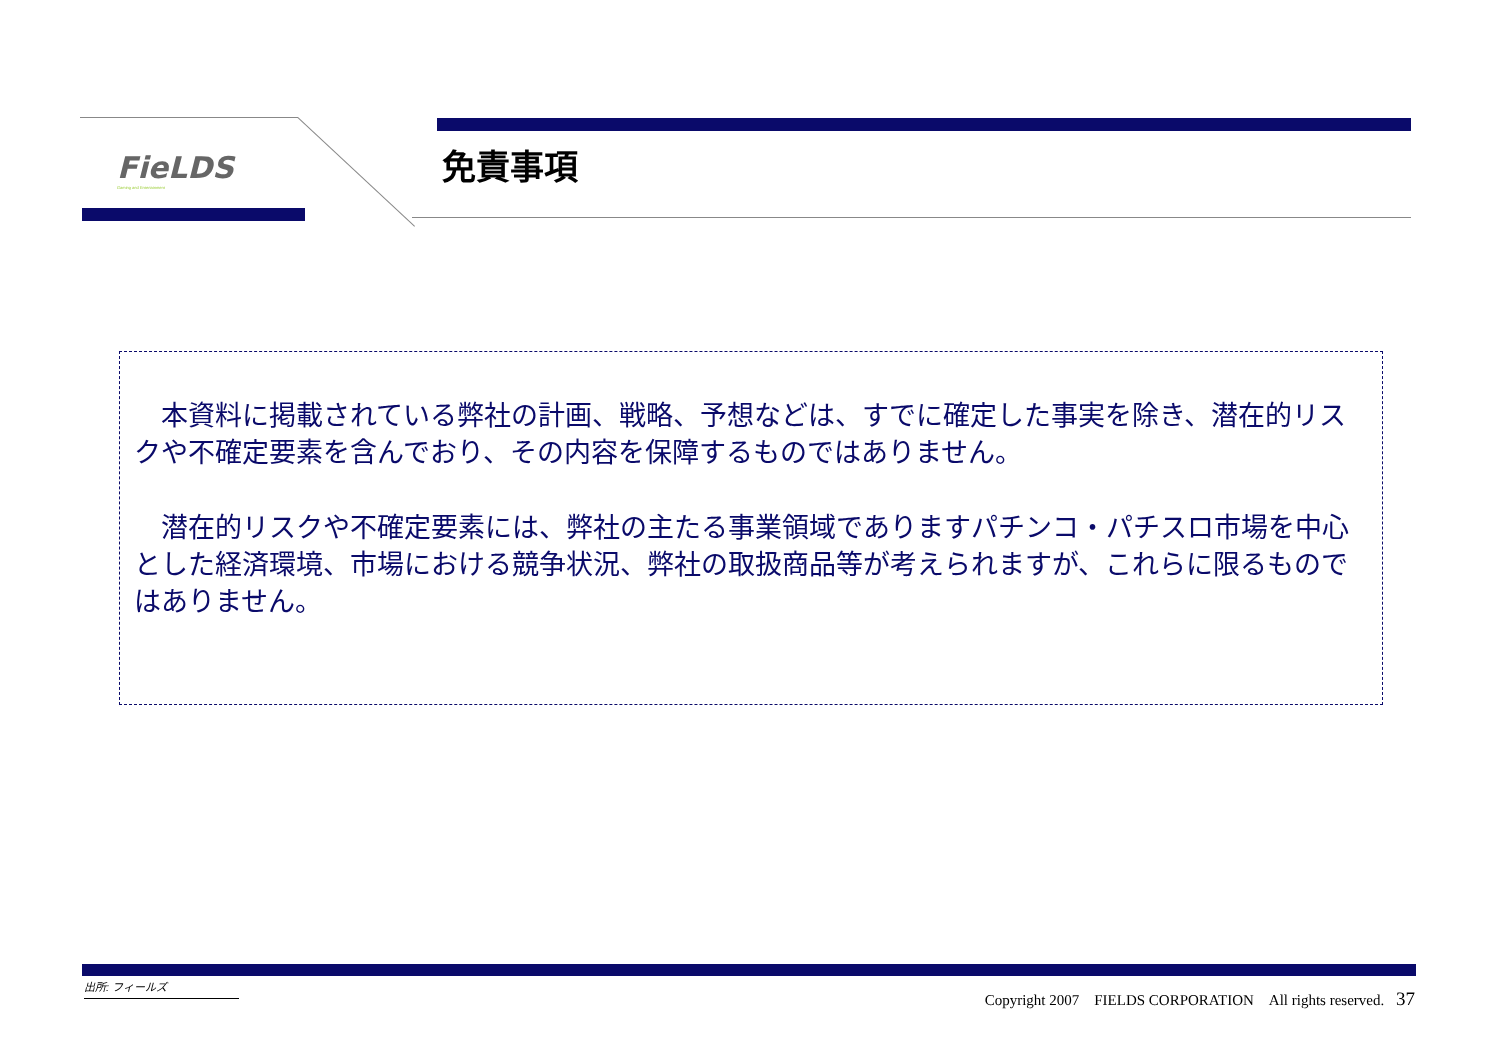FieLDS
Gaming and Entertainment
免責事項
　本資料に掲載されている弊社の計画、戦略、予想などは、すでに確定した事実を除き、潜在的リスクや不確定要素を含んでおり、その内容を保障するものではありません。
　潜在的リスクや不確定要素には、弊社の主たる事業領域でありますパチンコ・パチスロ市場を中心とした経済環境、市場における競争状況、弊社の取扱商品等が考えられますが、これらに限るものではありません。
出所: フィールズ
Copyright 2007　FIELDS CORPORATION　All rights reserved. 37